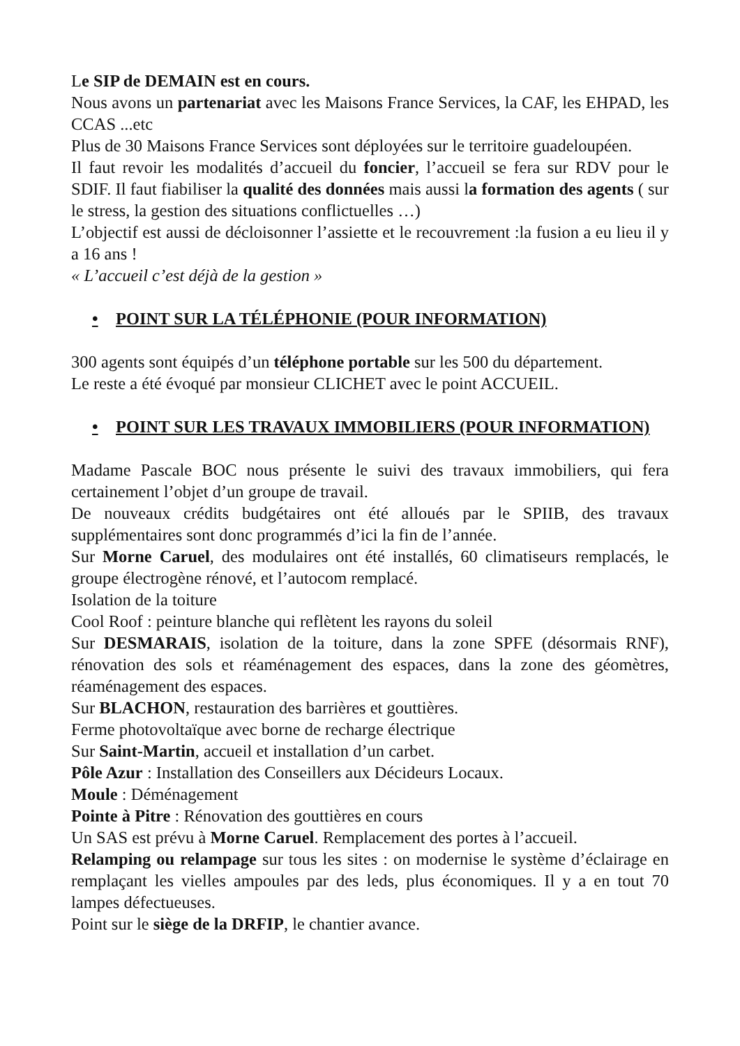Le SIP de DEMAIN est en cours.
Nous avons un partenariat avec les Maisons France Services, la CAF, les EHPAD, les CCAS ...etc
Plus de 30 Maisons France Services sont déployées sur le territoire guadeloupéen.
Il faut revoir les modalités d’accueil du foncier, l’accueil se fera sur RDV pour le SDIF. Il faut fiabiliser la qualité des données mais aussi la formation des agents ( sur le stress, la gestion des situations conflictuelles …)
L’objectif est aussi de décloisonner l’assiette et le recouvrement :la fusion a eu lieu il y a 16 ans !
« L’accueil c’est déjà de la gestion »
• POINT SUR LA TÉLÉPHONIE (POUR INFORMATION)
300 agents sont équipés d’un téléphone portable sur les 500 du département.
Le reste a été évoqué par monsieur CLICHET avec le point ACCUEIL.
• POINT SUR LES TRAVAUX IMMOBILIERS (POUR INFORMATION)
Madame Pascale BOC nous présente le suivi des travaux immobiliers, qui fera certainement l’objet d’un groupe de travail.
De nouveaux crédits budgétaires ont été alloués par le SPIIB, des travaux supplémentaires sont donc programmés d’ici la fin de l’année.
Sur Morne Caruel, des modulaires ont été installés, 60 climatiseurs remplacés, le groupe électrogène rénové, et l’autocom remplacé.
Isolation de la toiture
Cool Roof : peinture blanche qui reflètent les rayons du soleil
Sur DESMARAIS, isolation de la toiture, dans la zone SPFE (désormais RNF), rénovation des sols et réaménagement des espaces, dans la zone des géomètres, réaménagement des espaces.
Sur BLACHON, restauration des barrières et gouttières.
Ferme photovoltaïque avec borne de recharge électrique
Sur Saint-Martin, accueil et installation d’un carbet.
Pôle Azur : Installation des Conseillers aux Décideurs Locaux.
Moule : Déménagement
Pointe à Pitre : Rénovation des gouttières en cours
Un SAS est prévu à Morne Caruel. Remplacement des portes à l’accueil.
Relamping ou relampage sur tous les sites : on modernise le système d’éclairage en remplaçant les vielles ampoules par des leds, plus économiques. Il y a en tout 70 lampes défectueuses.
Point sur le siège de la DRFIP, le chantier avance.